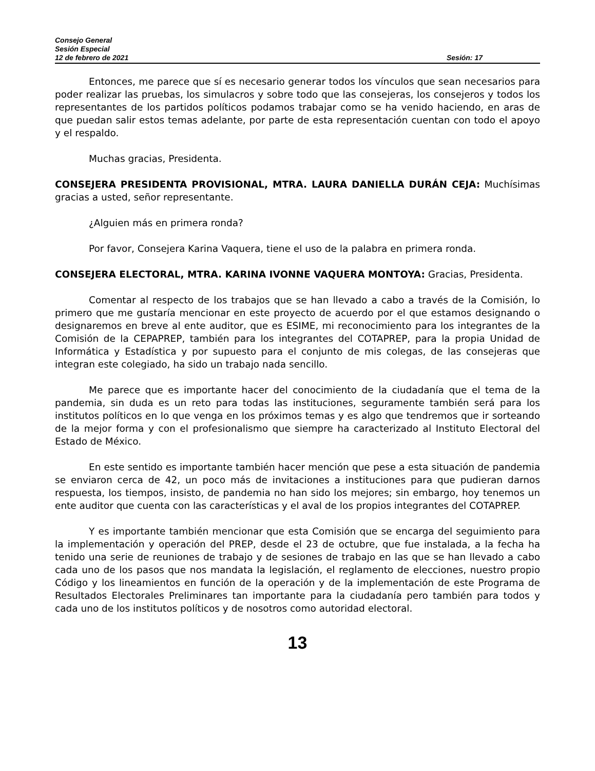Consejo General
Sesión Especial
12 de febrero de 2021 Sesión: 17
Entonces, me parece que sí es necesario generar todos los vínculos que sean necesarios para poder realizar las pruebas, los simulacros y sobre todo que las consejeras, los consejeros y todos los representantes de los partidos políticos podamos trabajar como se ha venido haciendo, en aras de que puedan salir estos temas adelante, por parte de esta representación cuentan con todo el apoyo y el respaldo.
Muchas gracias, Presidenta.
CONSEJERA PRESIDENTA PROVISIONAL, MTRA. LAURA DANIELLA DURÁN CEJA: Muchísimas gracias a usted, señor representante.
¿Alguien más en primera ronda?
Por favor, Consejera Karina Vaquera, tiene el uso de la palabra en primera ronda.
CONSEJERA ELECTORAL, MTRA. KARINA IVONNE VAQUERA MONTOYA: Gracias, Presidenta.
Comentar al respecto de los trabajos que se han llevado a cabo a través de la Comisión, lo primero que me gustaría mencionar en este proyecto de acuerdo por el que estamos designando o designaremos en breve al ente auditor, que es ESIME, mi reconocimiento para los integrantes de la Comisión de la CEPAPREP, también para los integrantes del COTAPREP, para la propia Unidad de Informática y Estadística y por supuesto para el conjunto de mis colegas, de las consejeras que integran este colegiado, ha sido un trabajo nada sencillo.
Me parece que es importante hacer del conocimiento de la ciudadanía que el tema de la pandemia, sin duda es un reto para todas las instituciones, seguramente también será para los institutos políticos en lo que venga en los próximos temas y es algo que tendremos que ir sorteando de la mejor forma y con el profesionalismo que siempre ha caracterizado al Instituto Electoral del Estado de México.
En este sentido es importante también hacer mención que pese a esta situación de pandemia se enviaron cerca de 42, un poco más de invitaciones a instituciones para que pudieran darnos respuesta, los tiempos, insisto, de pandemia no han sido los mejores; sin embargo, hoy tenemos un ente auditor que cuenta con las características y el aval de los propios integrantes del COTAPREP.
Y es importante también mencionar que esta Comisión que se encarga del seguimiento para la implementación y operación del PREP, desde el 23 de octubre, que fue instalada, a la fecha ha tenido una serie de reuniones de trabajo y de sesiones de trabajo en las que se han llevado a cabo cada uno de los pasos que nos mandata la legislación, el reglamento de elecciones, nuestro propio Código y los lineamientos en función de la operación y de la implementación de este Programa de Resultados Electorales Preliminares tan importante para la ciudadanía pero también para todos y cada uno de los institutos políticos y de nosotros como autoridad electoral.
13